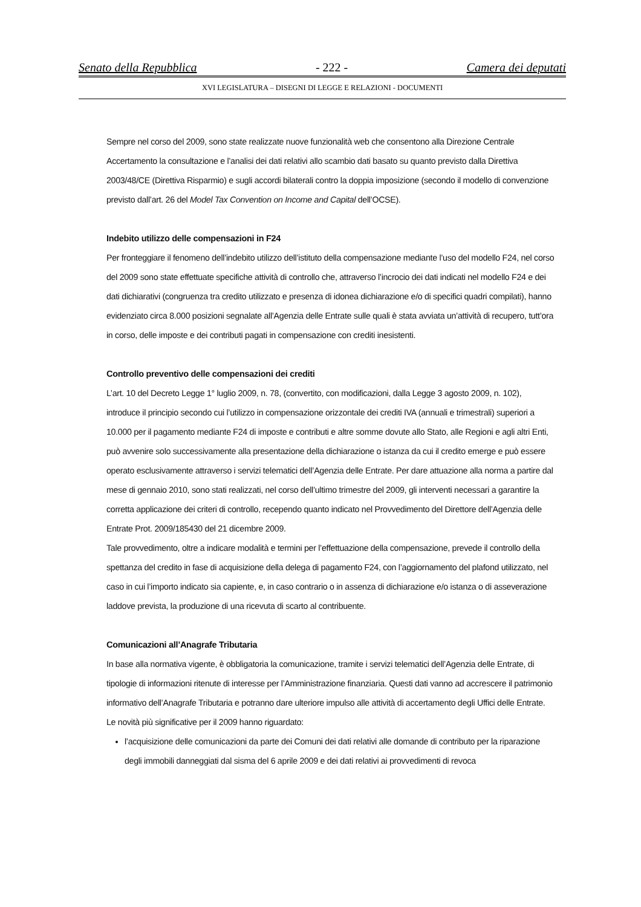Senato della Repubblica - 222 - Camera dei deputati
XVI LEGISLATURA – DISEGNI DI LEGGE E RELAZIONI - DOCUMENTI
Sempre nel corso del 2009, sono state realizzate nuove funzionalità web che consentono alla Direzione Centrale Accertamento la consultazione e l’analisi dei dati relativi allo scambio dati basato su quanto previsto dalla Direttiva 2003/48/CE (Direttiva Risparmio) e sugli accordi bilaterali contro la doppia imposizione (secondo il modello di convenzione previsto dall’art. 26 del Model Tax Convention on Income and Capital dell’OCSE).
Indebito utilizzo delle compensazioni in F24
Per fronteggiare il fenomeno dell’indebito utilizzo dell’istituto della compensazione mediante l’uso del modello F24, nel corso del 2009 sono state effettuate specifiche attività di controllo che, attraverso l’incrocio dei dati indicati nel modello F24 e dei dati dichiarativi (congruenza tra credito utilizzato e presenza di idonea dichiarazione e/o di specifici quadri compilati), hanno evidenziato circa 8.000 posizioni segnalate all’Agenzia delle Entrate sulle quali è stata avviata un’attività di recupero, tutt’ora in corso, delle imposte e dei contributi pagati in compensazione con crediti inesistenti.
Controllo preventivo delle compensazioni dei crediti
L’art. 10 del Decreto Legge 1° luglio 2009, n. 78, (convertito, con modificazioni, dalla Legge 3 agosto 2009, n. 102), introduce il principio secondo cui l’utilizzo in compensazione orizzontale dei crediti IVA (annuali e trimestrali) superiori a 10.000 per il pagamento mediante F24 di imposte e contributi e altre somme dovute allo Stato, alle Regioni e agli altri Enti, può avvenire solo successivamente alla presentazione della dichiarazione o istanza da cui il credito emerge e può essere operato esclusivamente attraverso i servizi telematici dell’Agenzia delle Entrate. Per dare attuazione alla norma a partire dal mese di gennaio 2010, sono stati realizzati, nel corso dell’ultimo trimestre del 2009, gli interventi necessari a garantire la corretta applicazione dei criteri di controllo, recependo quanto indicato nel Provvedimento del Direttore dell’Agenzia delle Entrate Prot. 2009/185430 del 21 dicembre 2009.
Tale provvedimento, oltre a indicare modalità e termini per l’effettuazione della compensazione, prevede il controllo della spettanza del credito in fase di acquisizione della delega di pagamento F24, con l’aggiornamento del plafond utilizzato, nel caso in cui l’importo indicato sia capiente, e, in caso contrario o in assenza di dichiarazione e/o istanza o di asseverazione laddove prevista, la produzione di una ricevuta di scarto al contribuente.
Comunicazioni all’Anagrafe Tributaria
In base alla normativa vigente, è obbligatoria la comunicazione, tramite i servizi telematici dell’Agenzia delle Entrate, di tipologie di informazioni ritenute di interesse per l’Amministrazione finanziaria. Questi dati vanno ad accrescere il patrimonio informativo dell’Anagrafe Tributaria e potranno dare ulteriore impulso alle attività di accertamento degli Uffici delle Entrate.
Le novità più significative per il 2009 hanno riguardato:
l’acquisizione delle comunicazioni da parte dei Comuni dei dati relativi alle domande di contributo per la riparazione degli immobili danneggiati dal sisma del 6 aprile 2009 e dei dati relativi ai provvedimenti di revoca